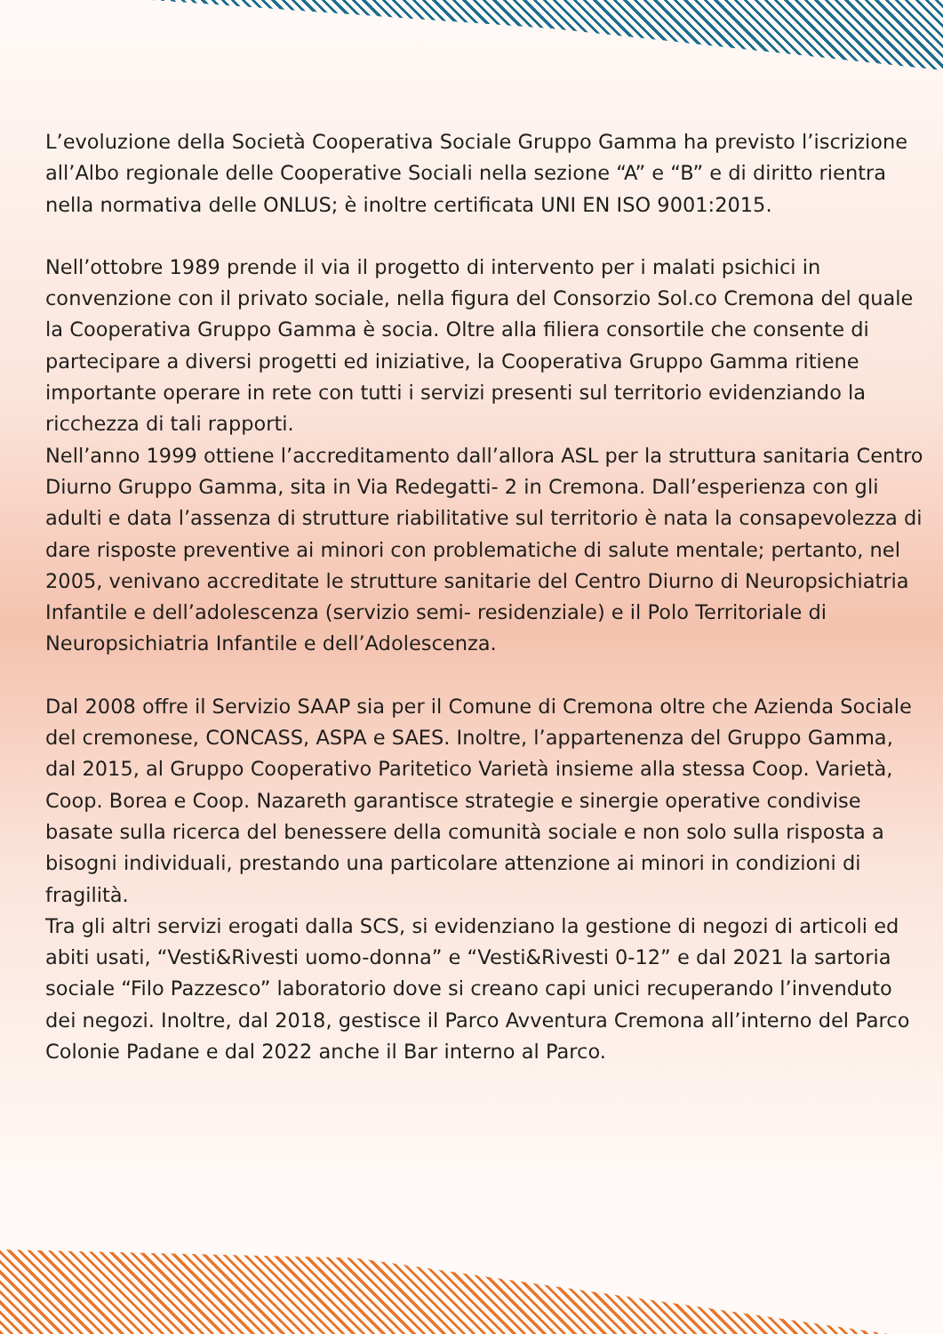L’evoluzione della Società Cooperativa Sociale Gruppo Gamma ha previsto l’iscrizione all’Albo regionale delle Cooperative Sociali nella sezione “A” e “B” e di diritto rientra nella normativa delle ONLUS; è inoltre certificata UNI EN ISO 9001:2015.
Nell’ottobre 1989 prende il via il progetto di intervento per i malati psichici in convenzione con il privato sociale, nella figura del Consorzio Sol.co Cremona del quale la Cooperativa Gruppo Gamma è socia. Oltre alla filiera consortile che consente di partecipare a diversi progetti ed iniziative, la Cooperativa Gruppo Gamma ritiene importante operare in rete con tutti i servizi presenti sul territorio evidenziando la ricchezza di tali rapporti.
Nell’anno 1999 ottiene l’accreditamento dall’allora ASL per la struttura sanitaria Centro Diurno Gruppo Gamma, sita in Via Redegatti- 2 in Cremona. Dall’esperienza con gli adulti e data l’assenza di strutture riabilitative sul territorio è nata la consapevolezza di dare risposte preventive ai minori con problematiche di salute mentale; pertanto, nel 2005, venivano accreditate le strutture sanitarie del Centro Diurno di Neuropsichiatria Infantile e dell’adolescenza (servizio semi- residenziale) e il Polo Territoriale di Neuropsichiatria Infantile e dell’Adolescenza.
Dal 2008 offre il Servizio SAAP sia per il Comune di Cremona oltre che Azienda Sociale del cremonese, CONCASS, ASPA e SAES. Inoltre, l’appartenenza del Gruppo Gamma, dal 2015, al Gruppo Cooperativo Paritetico Varietà insieme alla stessa Coop. Varietà, Coop. Borea e Coop. Nazareth garantisce strategie e sinergie operative condivise basate sulla ricerca del benessere della comunità sociale e non solo sulla risposta a bisogni individuali, prestando una particolare attenzione ai minori in condizioni di fragilità.
Tra gli altri servizi erogati dalla SCS, si evidenziano la gestione di negozi di articoli ed abiti usati, “Vesti&Rivesti uomo-donna” e “Vesti&Rivesti 0-12” e dal 2021 la sartoria sociale “Filo Pazzesco” laboratorio dove si creano capi unici recuperando l’invenduto dei negozi. Inoltre, dal 2018, gestisce il Parco Avventura Cremona all’interno del Parco Colonie Padane e dal 2022 anche il Bar interno al Parco.